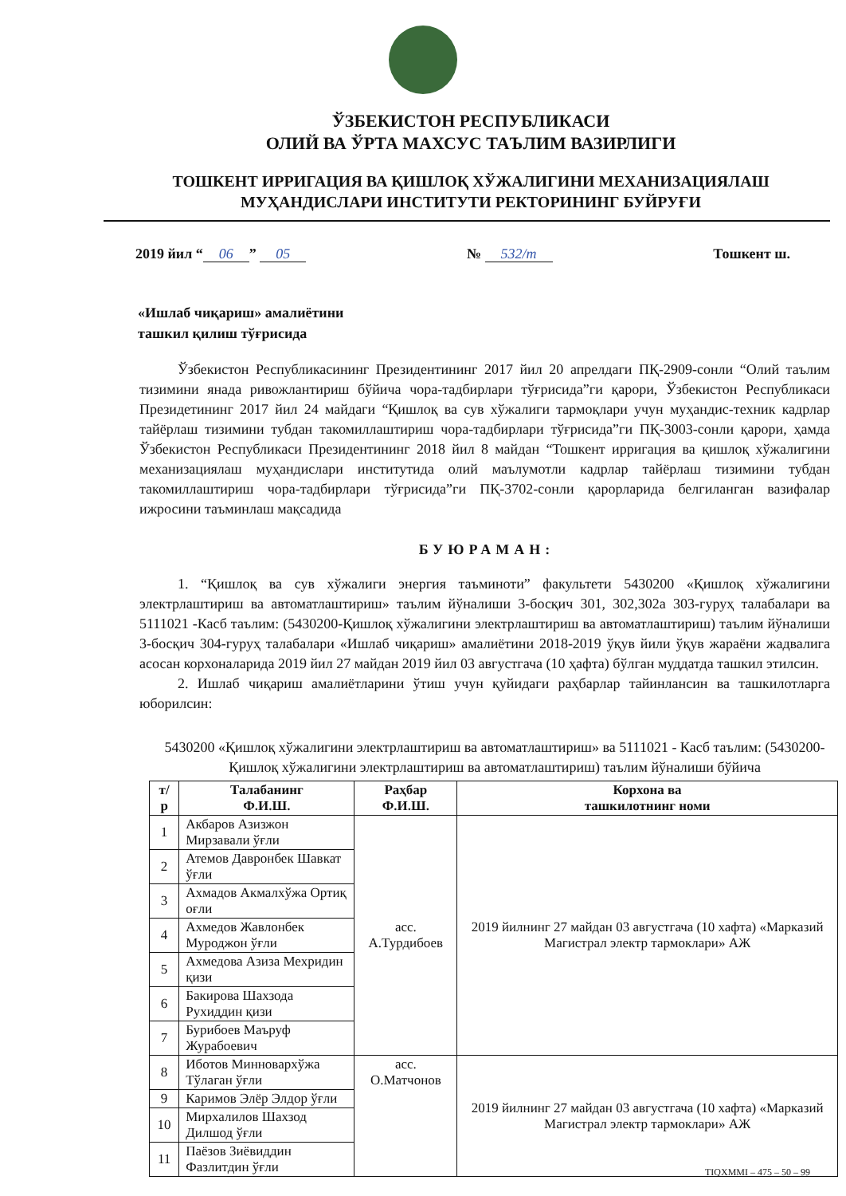ЎЗБЕКИСТОН РЕСПУБЛИКАСИ
ОЛИЙ ВА ЎРТА МАХСУС ТАЪЛИМ ВАЗИРЛИГИ
ТОШКЕНТ ИРРИГАЦИЯ ВА ҚИШЛОҚ ХЎЖАЛИГИНИ МЕХАНИЗАЦИЯЛАШ
МУҲАНДИСЛАРИ ИНСТИТУТИ РЕКТОРИНИНГ БУЙРУҒИ
2019 йил “06” 05 № 532/т Тошкент ш.
«Ишлаб чиқариш» амалиётини
ташкил қилиш тўғрисида
Ўзбекистон Республикасининг Президентининг 2017 йил 20 апрелдаги ПҚ-2909-сонли “Олий таълим тизимини янада ривожлантириш бўйича чора-тадбирлари тўғрисида”ги қарори, Ўзбекистон Республикаси Президетининг 2017 йил 24 майдаги “Қишлоқ ва сув хўжалиги тармоқлари учун муҳандис-техник кадрлар тайёрлаш тизимини тубдан такомиллаштириш чора-тадбирлари тўғрисида”ги ПҚ-3003-сонли қарори, ҳамда Ўзбекистон Республикаси Президентининг 2018 йил 8 майдан “Тошкент ирригация ва қишлоқ хўжалигини механизациялаш муҳандислари институтида олий маълумотли кадрлар тайёрлаш тизимини тубдан такомиллаштириш чора-тадбирлари тўғрисида”ги ПҚ-3702-сонли қарорларида белгиланган вазифалар ижросини таъминлаш мақсадида
БУЮРАМАН:
1. “Қишлоқ ва сув хўжалиги энергия таъминоти” факультети 5430200 «Қишлоқ хўжалигини электрлаштириш ва автоматлаштириш» таълим йўналиши 3-босқич 301, 302,302а 303-гуруҳ талабалари ва 5111021 -Касб таълим: (5430200-Қишлоқ хўжалигини электрлаштириш ва автоматлаштириш) таълим йўналиши 3-босқич 304-гуруҳ талабалари «Ишлаб чиқариш» амалиётини 2018-2019 ўқув йили ўқув жараёни жадвалига асосан корхоналарида 2019 йил 27 майдан 2019 йил 03 августгача (10 ҳафта) бўлган муддатда ташкил этилсин.
2. Ишлаб чиқариш амалиётларини ўтиш учун қуйидаги раҳбарлар тайинлансин ва ташкилотларга юборилсин:
5430200 «Қишлоқ хўжалигини электрлаштириш ва автоматлаштириш» ва 5111021 - Касб таълим: (5430200-Қишлоқ хўжалигини электрлаштириш ва автоматлаштириш) таълим йўналиши бўйича
| т/р | Талабанинг Ф.И.Ш. | Раҳбар Ф.И.Ш. | Корхона ва ташкилотнинг номи |
| --- | --- | --- | --- |
| 1 | Акбаров Азизжон Мирзавали ўғли | асс. А.Турдибоев | 2019 йилнинг 27 майдан 03 августгача (10 хафта) «Марказий Магистрал электр тармоклари» АЖ |
| 2 | Атемов Давронбек Шавкат ўғли | | |
| 3 | Ахмадов Акмалхўжа Ортиқ оғли | | |
| 4 | Ахмедов Жавлонбек Муроджон ўғли | | |
| 5 | Ахмедова Азиза Мехридин қизи | | |
| 6 | Бакирова Шахзода Рухиддин қизи | | |
| 7 | Бурибоев Маъруф Журабоевич | | |
| 8 | Иботов Минновархўжа Тўлаган ўғли | асс. О.Матчонов | 2019 йилнинг 27 майдан 03 августгача (10 хафта) «Марказий Магистрал электр тармоклари» АЖ |
| 9 | Каримов Элёр Элдор ўғли | | |
| 10 | Мирхалилов Шахзод Дилшод ўғли | | |
| 11 | Паёзов Зиёвиддин Фазлитдин ўғли | | |
TIQXMMI – 475 – 50 – 99